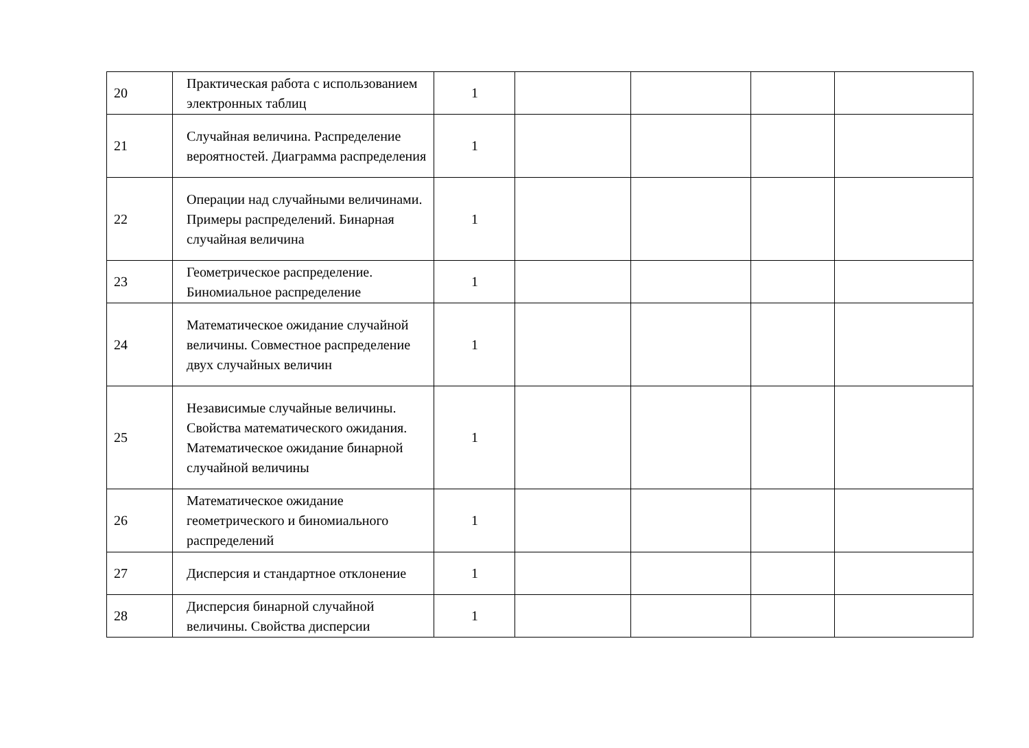| 20 | Практическая работа с использованием электронных таблиц | 1 | | | | |
| 21 | Случайная величина. Распределение вероятностей. Диаграмма распределения | 1 | | | | |
| 22 | Операции над случайными величинами. Примеры распределений. Бинарная случайная величина | 1 | | | | |
| 23 | Геометрическое распределение. Биномиальное распределение | 1 | | | | |
| 24 | Математическое ожидание случайной величины. Совместное распределение двух случайных величин | 1 | | | | |
| 25 | Независимые случайные величины. Свойства математического ожидания. Математическое ожидание бинарной случайной величины | 1 | | | | |
| 26 | Математическое ожидание геометрического и биномиального распределений | 1 | | | | |
| 27 | Дисперсия и стандартное отклонение | 1 | | | | |
| 28 | Дисперсия бинарной случайной величины. Свойства дисперсии | 1 | | | | |